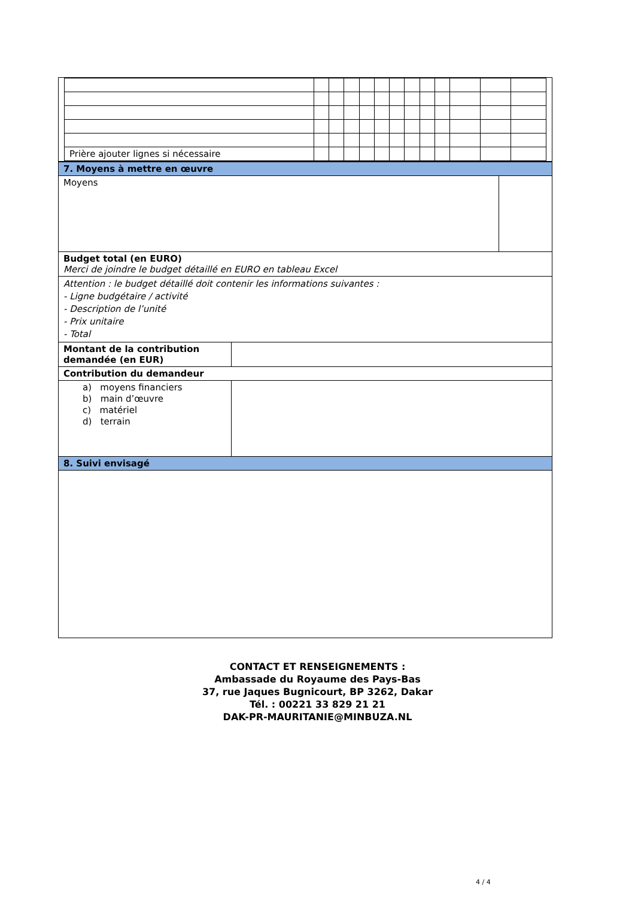| Prière ajouter lignes si nécessaire | | | | | | | | | | | | |
| 7. Moyens à mettre en œuvre | | |
| Moyens | | |
| Budget total (en EURO) Merci de joindre le budget détaillé en EURO en tableau Excel | | |
| Attention : le budget détaillé doit contenir les informations suivantes : - Ligne budgétaire / activité - Description de l’unité - Prix unitaire - Total | | |
| Montant de la contribution demandée (en EUR) | | |
| Contribution du demandeur | | |
| a) moyens financiers b) main d’œuvre c) matériel d) terrain | | |
| 8. Suivi envisagé | | |
CONTACT ET RENSEIGNEMENTS :
Ambassade du Royaume des Pays-Bas
37, rue Jaques Bugnicourt, BP 3262, Dakar
Tél. : 00221 33 829 21 21
DAK-PR-MAURITANIE@MINBUZA.NL
4 / 4